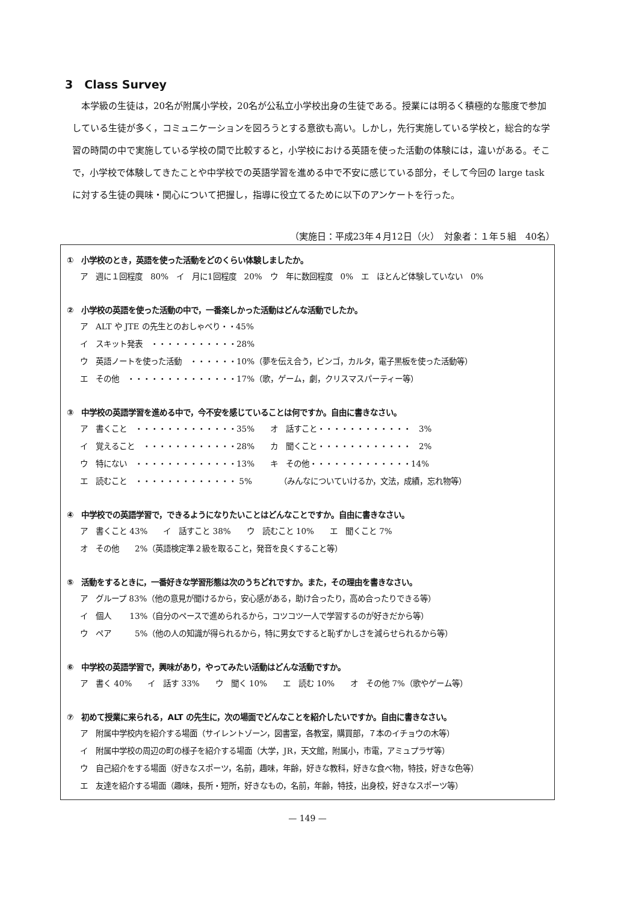3　Class Survey
本学級の生徒は，20名が附属小学校，20名が公私立小学校出身の生徒である。授業には明るく積極的な態度で参加している生徒が多く，コミュニケーションを図ろうとする意欲も高い。しかし，先行実施している学校と，総合的な学習の時間の中で実施している学校の間で比較すると，小学校における英語を使った活動の体験には，違いがある。そこで，小学校で体験してきたことや中学校での英語学習を進める中で不安に感じている部分，そして今回の large task に対する生徒の興味・関心について把握し，指導に役立てるために以下のアンケートを行った。
（実施日：平成23年４月12日（火）　対象者：１年５組　40名）
①　小学校のとき，英語を使った活動をどのくらい体験しましたか。
ア　週に１回程度　80%　イ　月に1回程度　20%　ウ　年に数回程度　0%　エ　ほとんど体験していない　0%
②　小学校の英語を使った活動の中で，一番楽しかった活動はどんな活動でしたか。
ア　ALT や JTE の先生とのおしゃべり・・45% イ　スキット発表　・・・・・・・・・・・28% ウ　英語ノートを使った活動　・・・・・・10%（夢を伝え合う，ビンゴ，カルタ，電子黒板を使った活動等） エ　その他　・・・・・・・・・・・・・・17%（歌，ゲーム，劇，クリスマスパーティー等）
③　中学校の英語学習を進める中で，今不安を感じていることは何ですか。自由に書きなさい。
ア　書くこと　・・・・・・・・・・・・・35%　　オ　話すこと・・・・・・・・・・・・　3% イ　覚えること　・・・・・・・・・・・・28%　　カ　聞くこと・・・・・・・・・・・・　2% ウ　特にない　・・・・・・・・・・・・・13%　　キ　その他・・・・・・・・・・・・・14% エ　読むこと　・・・・・・・・・・・・・ 5%　　　　（みんなについていけるか，文法，成績，忘れ物等）
④　中学校での英語学習で，できるようになりたいことはどんなことですか。自由に書きなさい。
ア　書くこと 43%　　イ　話すこと 38%　　ウ　読むこと 10%　　エ　聞くこと 7% オ　その他　　2%（英語検定準２級を取ること，発音を良くすること等）
⑤　活動をするときに，一番好きな学習形態は次のうちどれですか。また，その理由を書きなさい。
ア　グループ 83%（他の意見が聞けるから，安心感がある，助け合ったり，高め合ったりできる等） イ　個人　　 13%（自分のペースで進められるから，コツコツ一人で学習するのが好きだから等） ウ　ペア　　　5%（他の人の知識が得られるから，特に男女ですると恥ずかしさを減らせられるから等）
⑥　中学校の英語学習で，興味があり，やってみたい活動はどんな活動ですか。
ア　書く 40%　　イ　話す 33%　　ウ　聞く 10%　　エ　読む 10%　　オ　その他 7%（歌やゲーム等）
⑦　初めて授業に来られる，ALT の先生に，次の場面でどんなことを紹介したいですか。自由に書きなさい。
ア　附属中学校内を紹介する場面（サイレントゾーン，図書室，各教室，購買部，７本のイチョウの木等） イ　附属中学校の周辺の町の様子を紹介する場面（大学，JR，天文館，附属小，市電，アミュプラザ等） ウ　自己紹介をする場面（好きなスポーツ，名前，趣味，年齢，好きな教科，好きな食べ物，特技，好きな色等） エ　友達を紹介する場面（趣味，長所・短所，好きなもの，名前，年齢，特技，出身校，好きなスポーツ等）
— 149 —